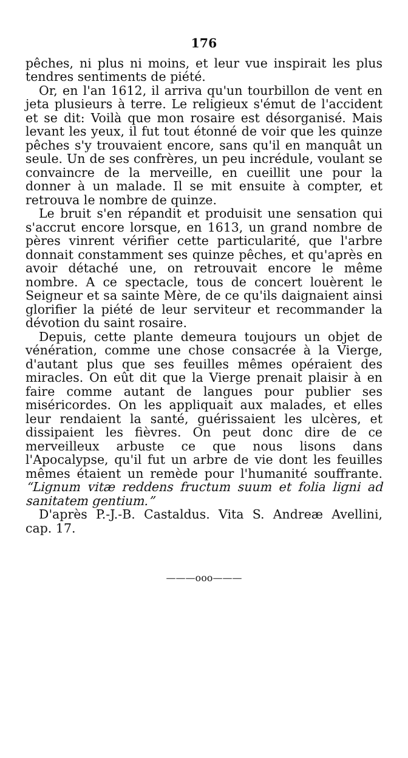176
pêches, ni plus ni moins, et leur vue inspirait les plus tendres sentiments de piété.
Or, en l'an 1612, il arriva qu'un tourbillon de vent en jeta plusieurs à terre. Le religieux s'émut de l'accident et se dit: Voilà que mon rosaire est désorganisé. Mais levant les yeux, il fut tout étonné de voir que les quinze pêches s'y trouvaient encore, sans qu'il en manquât un seule. Un de ses confrères, un peu incrédule, voulant se convaincre de la merveille, en cueillit une pour la donner à un malade. Il se mit ensuite à compter, et retrouva le nombre de quinze.
Le bruit s'en répandit et produisit une sensation qui s'accrut encore lorsque, en 1613, un grand nombre de pères vinrent vérifier cette particularité, que l'arbre donnait constamment ses quinze pêches, et qu'après en avoir détaché une, on retrouvait encore le même nombre. A ce spectacle, tous de concert louèrent le Seigneur et sa sainte Mère, de ce qu'ils daignaient ainsi glorifier la piété de leur serviteur et recommander la dévotion du saint rosaire.
Depuis, cette plante demeura toujours un objet de vénération, comme une chose consacrée à la Vierge, d'autant plus que ses feuilles mêmes opéraient des miracles. On eût dit que la Vierge prenait plaisir à en faire comme autant de langues pour publier ses miséricordes. On les appliquait aux malades, et elles leur rendaient la santé, guérissaient les ulcères, et dissipaient les fièvres. On peut donc dire de ce merveilleux arbuste ce que nous lisons dans l'Apocalypse, qu'il fut un arbre de vie dont les feuilles mêmes étaient un remède pour l'humanité souffrante. “Lignum vitæ reddens fructum suum et folia ligni ad sanitatem gentium.”
D'après P.-J.-B. Castaldus. Vita S. Andreæ Avellini, cap. 17.
———ooo———